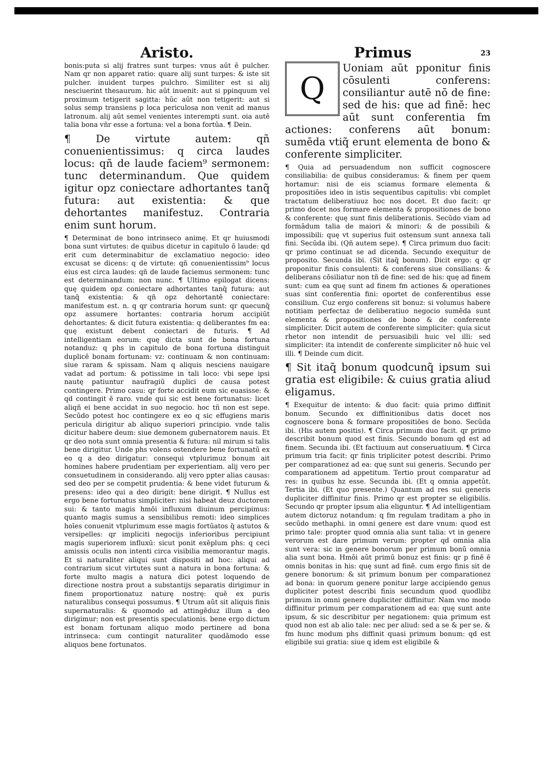Aristo.
bonis:puta si alij fratres sunt turpes: vnus aūt ē pulcher. Nam qr non apparet ratio: quare alij sunt turpes: & iste sit pulcher. inuident turpes pulchro. Similiter est si alij nesciuerint thesaurum. hic aūt inuenit: aut si ppinquum vel proximum tetigerit sagitta: hūc aūt non tetigerit: aut si solus semp transiens p loca periculosa non venit ad manus latronum. alij aūt semel venientes interempti sunt. oia autē talia bona vñr esse a fortuna: vel a bona fortūa. ¶ Dein.
¶ De virtute autem: qñ conuenientissimus: q circa laudes locus: qñ de laude faciem⁹ sermonem: tunc determinandum. Que quidem igitur opz coniectare adhortantes tanq̃ futura: aut existentia: & que dehortantes manifestuz. Contraria enim sunt horum.
¶ Determinat de bono intrinseco animę. Et qr huiusmodi bona sunt virtutes: de quibus dicetur in capitulo ō laude: qd erit cum determinabitur de exclamatiuo negocio: ideo excusat se dicens: q de virtute: qñ conuenientissim⁹ locus eius est circa laudes: qñ de laude faciemus sermonem: tunc est determinandum: non nunc. ¶ Ultimo epilogat dicens: quę quidem opz coniectare adhortantes tanq̃ futura: aut tanq̃ existentia: & qñ opz dehortantē coniectare: manifestum est. n. q qr contraria horum sunt: qr quecunq̃ opz assumere hortantes: contraria horum accipiūt dehortantes: & dicit futura existentia: q deliberantes fm ea: quę existunt debent coniectari de futuris. ¶ Ad intelligentiam eorum: quę dicta sunt de bona fortuna notanduz: q phs in capitulo de bona fortuna distinguit duplicē bonam fortunam: vz: continuam & non continuam: siue raram & spissam. Nam q aliquis nesciens nauigare vadat ad portum: & potissime in tali loco: vbi sepe ipsi nautę patiuntur naufragiū duplici de causa potest contingere. Primo casu: qr forte accidit eum sic euasisse: & qd contingit ē raro. vnde qui sic est bene fortunatus: licet aliqñ ei bene accidat in suo negocio. hoc tñ non est sepe. Secūdo potest hoc contingere ex eo q sic effugiens maris pericula dirigitur ab aliquo superiori principio. vnde talis dicitur habere deum: siue demonem gubernatorem nauis. Et qr deo nota sunt omnia presentia & futura: nil mirum si talis bene dirigitur. Unde phs volens ostendere bene fortunatū ex eo q a deo dirigatur: consequi vtplurimuz bonum ait homines habere prudentiam per experientiam. alij vero per consuetudinem in considerando. alij vero ppter alias causas: sed deo per se competit prudentia: & bene videt futurum & presens: ideo qui a deo dirigit: bene dirigit. ¶ Nullus est ergo bene fortunatus simpliciter: nisi habeat deuz ductorem sui: & tanto magis hmōi influxum diuinum percipimus: quanto magis sumus a sensibilibus remoti: ideo simplices hoīes conuenit vtplurimum esse magis fortūatos q̃ astutos & versipelles: qr impliciti negocijs inferioribus percipiunt magis superiorem influxū: sicut ponit exēplum phs: q ceci amissis oculis non intenti circa visibilia memorantur magis. Et si naturaliter aliqui sunt dispositi ad hoc: aliqui ad contrarium sicut virtutes sunt a natura in bona fortuna: & forte multo magis a natura dici potest loquendo de directione nostra prout a substantijs separatis dirigimur in finem proportionatuz naturę nostrę: quē ex puris naturalibus consequi possumus. ¶ Utrum aūt sit aliquis finis supernaturalis: & quomodo ad attingēduz illum a deo dirigimur: non est presentis speculationis. bene ergo dictum est bonam fortunam aliquo modo pertinere ad bona intrinseca: cum contingit naturaliter quodāmodo esse aliquos bene fortunatos.
23 Primus
Q
Uoniam aūt pponitur finis cōsulenti conferens: consiliantur autē nō de fine: sed de his: que ad finē: hec aūt sunt conferentia fm actiones: conferens aūt bonum: sumēda vtiq̃ erunt elementa de bono & conferente simpliciter.
¶ Quia ad persuadendum non sufficit cognoscere consiliabilia: de quibus consideramus: & finem per quem hortamur: nisi de eis sciamus formare elementa & propositiōes ideo in istis sequentibus capitulis: vbi complet tractatum deliberatiuuz hoc nos docet. Et duo facit: qr primo docet nos formare elementa & propositiones de bono & conferente: quę sunt finis deliberationis. Secūdo viam ad formādum talia de maiori & minori: & de possibili & impossibili: quę vt superius fuit ostensum sunt annexa tali fini. Secūda ibi. (Qñ autem sepe). ¶ Circa primum duo facit: qr primo continuat se ad dicenda. Secundo exequitur de proposito. Secunda ibi. (Sit itaq̃ bonum). Dicit ergo: q qr proponitur finis consulenti: & conferens siue consilians: & deliberans cōsiliatur non tñ de fine: sed de his: quę ad finem sunt: cum ea quę sunt ad finem fm actiones & operationes suas sint conferentia fini: oportet de conferentibus esse consilium. Cuz ergo conferens sit bonuz: si volumus habere notitiam perfectaz de deliberatiuo negocio sumēda sunt elementa & propositiones de bono & de conferente simpliciter. Dicit autem de conferente simpliciter: quia sicut rhetor non intendit de persuasibili huic vel illi: sed simpliciter: ita intendit de conferente simpliciter nō huic vel illi. ¶ Deinde cum dicit.
¶ Sit itaq̃ bonum quodcunq̃ ipsum sui gratia est eligibile: & cuius gratia aliud eligamus.
¶ Exequitur de intento: & duo facit: quia primo diffinit bonum. Secundo ex diffinitionibus datis docet nos cognoscere bona & formare propositiōes de bono. Secūda ibi. (His autem positis). ¶ Circa primum duo facit. qr primo describit bonum quod est finis. Secundo bonum qd est ad finem. Secunda ibi. (Et factiuum aut conseruatiuum. ¶ Circa primum tria facit: qr finis tripliciter potest describi. Primo per comparationez ad ea: quę sunt sui generis. Secundo per comparationem ad appetitum. Tertio prout comparatur ad res: in quibus hz esse. Secunda ibi. (Et q omnia appetūt. Tertia ibi. (Et quo presente.) Quantum ad res sui generis dupliciter diffinitur finis. Primo qr est propter se eligibilis. Secundo qr propter ipsum alia eliguntur. ¶ Ad intelligentiam autem dictoruz notandum: q fm regulam traditam a pho in secūdo methaphi. in omni genere est dare vnum: quod est primo tale: propter quod omnia alia sunt talia: vt in genere verorum est dare primum verum: propter qd omnia alia sunt vera: sic in genere bonorum per primum bonū omnia alia sunt bona. Hmōi aūt primū bonuz est finis: qr p finē ē omnis bonitas in his: quę sunt ad finē. cum ergo finis sit de genere bonorum: & sit primum bonum per comparationez ad bona: in quorum genere ponitur large accipiendo genus dupliciter potest describi finis secundum quod quodlibz primum in omni genere dupliciter diffinitur. Nam vno modo diffinitur primum per comparationem ad ea: quę sunt ante ipsum, & sic describitur per negationem: quia primum est quod non est ab alio tale: nec per aliud: sed a se & per se. & fm hunc modum phs diffinit quasi primum bonum: qd est eligibile sui gratia: siue q idem est eligibile &